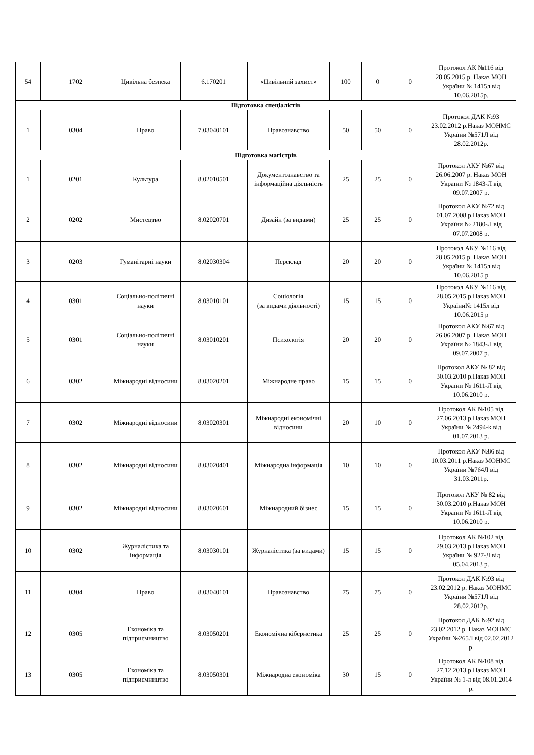| 54 | 1702 | Цивільна безпека | 6.170201 | «Цивільний захист» | 100 | 0 | 0 | Протокол АК №116 від 28.05.2015 р. Наказ МОН України № 1415л від 10.06.2015р. |
| Підготовка спеціалістів | | | | | | | | |
| 1 | 0304 | Право | 7.03040101 | Правознавство | 50 | 50 | 0 | Протокол ДАК №93 23.02.2012 р.Наказ МОНМС України №571Л від 28.02.2012р. |
| Підготовка магістрів | | | | | | | | |
| 1 | 0201 | Культура | 8.02010501 | Документознавство та інформаційна діяльність | 25 | 25 | 0 | Протокол АКУ №67 від 26.06.2007 р. Наказ МОН України № 1843-Л від 09.07.2007 р. |
| 2 | 0202 | Мистецтво | 8.02020701 | Дизайн (за видами) | 25 | 25 | 0 | Протокол АКУ №72 від 01.07.2008 р.Наказ МОН України № 2180-Л від 07.07.2008 р. |
| 3 | 0203 | Гуманітарні науки | 8.02030304 | Переклад | 20 | 20 | 0 | Протокол АКУ №116 від 28.05.2015 р. Наказ МОН України № 1415л від 10.06.2015 р |
| 4 | 0301 | Соціально-політичні науки | 8.03010101 | Соціологія (за видами діяльності) | 15 | 15 | 0 | Протокол АКУ №116 від 28.05.2015 р.Наказ МОН України№ 1415л від 10.06.2015 р |
| 5 | 0301 | Соціально-політичні науки | 8.03010201 | Психологія | 20 | 20 | 0 | Протокол АКУ №67 від 26.06.2007 р. Наказ МОН України № 1843-Л від 09.07.2007 р. |
| 6 | 0302 | Міжнародні відносини | 8.03020201 | Міжнародне право | 15 | 15 | 0 | Протокол АКУ № 82 від 30.03.2010 р.Наказ МОН України № 1611-Л від 10.06.2010 р. |
| 7 | 0302 | Міжнародні відносини | 8.03020301 | Міжнародні економічні відносини | 20 | 10 | 0 | Протокол АК №105 від 27.06.2013 р.Наказ МОН України № 2494-k від 01.07.2013 р. |
| 8 | 0302 | Міжнародні відносини | 8.03020401 | Міжнародна інформація | 10 | 10 | 0 | Протокол АКУ №86 від 10.03.2011 р.Наказ МОНМС України №764Л від 31.03.2011р. |
| 9 | 0302 | Міжнародні відносини | 8.03020601 | Міжнародний бізнес | 15 | 15 | 0 | Протокол АКУ № 82 від 30.03.2010 р.Наказ МОН України № 1611-Л від 10.06.2010 р. |
| 10 | 0302 | Журналістика та інформація | 8.03030101 | Журналістика (за видами) | 15 | 15 | 0 | Протокол АК №102 від 29.03.2013 р.Наказ МОН України № 927-Л від 05.04.2013 р. |
| 11 | 0304 | Право | 8.03040101 | Правознавство | 75 | 75 | 0 | Протокол ДАК №93 від 23.02.2012 р. Наказ МОНМС України №571Л від 28.02.2012р. |
| 12 | 0305 | Економіка та підприємництво | 8.03050201 | Економічна кібернетика | 25 | 25 | 0 | Протокол ДАК №92 від 23.02.2012 р. Наказ МОНМС України №265Л від 02.02.2012 р. |
| 13 | 0305 | Економіка та підприємництво | 8.03050301 | Міжнародна економіка | 30 | 15 | 0 | Протокол АК №108 від 27.12.2013 р.Наказ МОН України № 1-л від 08.01.2014 р. |